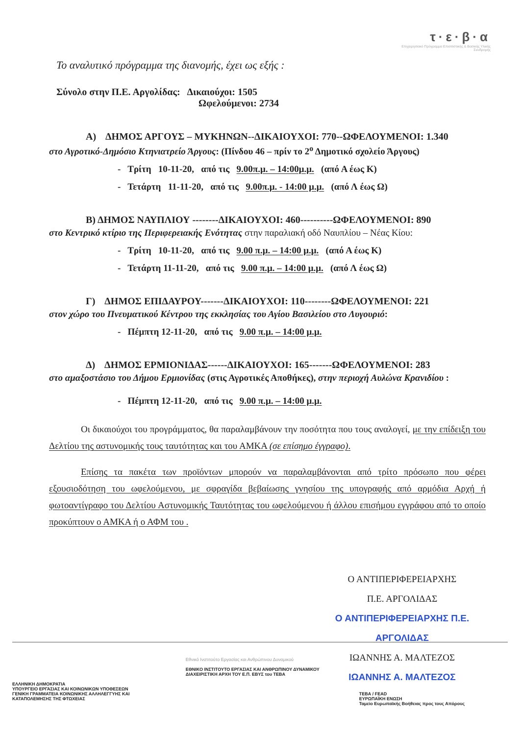τ·ε·β·α
Επιχειρησιακό Πρόγραμμα Επισιτιστικής & Βασικής Υλικής Συνδρομής
Το αναλυτικό πρόγραμμα της διανομής, έχει ως εξής :
Σύνολο στην Π.Ε. Αργολίδας: Δικαιούχοι: 1505
Ωφελούμενοι: 2734
Α) ΔΗΜΟΣ ΑΡΓΟΥΣ – ΜΥΚΗΝΩΝ--ΔΙΚΑΙΟΥΧΟΙ: 770--ΩΦΕΛΟΥΜΕΝΟΙ: 1.340
στο Αγροτικό-Δημόσιο Κτηνιατρείο Άργους: (Πίνδου 46 – πρίν το 2<sup>ο</sup> Δημοτικό σχολείο Άργους)
- Τρίτη 10-11-20, από τις 9.00π.μ. – 14:00μ.μ. (από Α έως Κ)
- Τετάρτη 11-11-20, από τις 9.00π.μ. - 14:00 μ.μ. (από Λ έως Ω)
Β) ΔΗΜΟΣ ΝΑΥΠΛΙΟΥ --------ΔΙΚΑΙΟΥΧΟΙ: 460----------ΩΦΕΛΟΥΜΕΝΟΙ: 890
στο Κεντρικό κτίριο της Περιφερειακής Ενότητας στην παραλιακή οδό Ναυπλίου – Νέας Κίου:
- Τρίτη 10-11-20, από τις 9.00 π.μ. – 14:00 μ.μ. (από Α έως Κ)
- Τετάρτη 11-11-20, από τις 9.00 π.μ. – 14:00 μ.μ. (από Λ έως Ω)
Γ) ΔΗΜΟΣ ΕΠΙΔΑΥΡΟΥ-------ΔΙΚΑΙΟΥΧΟΙ: 110--------ΩΦΕΛΟΥΜΕΝΟΙ: 221
στον χώρο του Πνευματικού Κέντρου της εκκλησίας του Αγίου Βασιλείου στο Λυγουριό:
- Πέμπτη 12-11-20, από τις 9.00 π.μ. – 14:00 μ.μ.
Δ) ΔΗΜΟΣ ΕΡΜΙΟΝΙΔΑΣ------ΔΙΚΑΙΟΥΧΟΙ: 165-------ΩΦΕΛΟΥΜΕΝΟΙ: 283
στο αμαξοστάσιο του Δήμου Ερμιονίδας (στις Αγροτικές Αποθήκες), στην περιοχή Αυλώνα Κρανιδίου :
- Πέμπτη 12-11-20, από τις 9.00 π.μ. – 14:00 μ.μ.
Οι δικαιούχοι του προγράμματος, θα παραλαμβάνουν την ποσότητα που τους αναλογεί, με την επίδειξη του Δελτίου της αστυνομικής τους ταυτότητας και του ΑΜΚΑ (σε επίσημο έγγραφο).
Επίσης τα πακέτα των προϊόντων μπορούν να παραλαμβάνονται από τρίτο πρόσωπο που φέρει εξουσιοδότηση του ωφελούμενου, με σφραγίδα βεβαίωσης γνησίου της υπογραφής από αρμόδια Αρχή ή φωτοαντίγραφο του Δελτίου Αστυνομικής Ταυτότητας του ωφελούμενου ή άλλου επισήμου εγγράφου από το οποίο προκύπτουν ο ΑΜΚΑ ή ο ΑΦΜ του .
Ο ΑΝΤΙΠΕΡΙΦΕΡΕΙΑΡΧΗΣ
Π.Ε. ΑΡΓΟΛΙΔΑΣ
Ο ΑΝΤΙΠΕΡΙΦΕΡΕΙΑΡΧΗΣ Π.Ε. ΑΡΓΟΛΙΔΑΣ
ΙΩΑΝΝΗΣ Α. ΜΑΛΤΕΖΟΣ
ΙΩΑΝΝΗΣ Α. ΜΑΛΤΕΖΟΣ
ΕΛΛΗΝΙΚΗ ΔΗΜΟΚΡΑΤΙΑ
ΥΠΟΥΡΓΕΙΟ ΕΡΓΑΣΙΑΣ ΚΑΙ ΚΟΙΝΩΝΙΚΩΝ ΥΠΟΘΕΣΕΩΝ
ΓΕΝΙΚΗ ΓΡΑΜΜΑΤΕΙΑ ΚΟΙΝΩΝΙΚΗΣ ΑΛΛΗΛΕΓΓΥΗΣ ΚΑΙ ΚΑΤΑΠΟΛΕΜΗΣΗΣ ΤΗΣ ΦΤΩΧΕΙΑΣ
Εθνικό Ινστιτούτο Εργασίας και Ανθρώπινου Δυναμικού
ΕΘΝΙΚΟ ΙΝΣΤΙΤΟΥΤΟ ΕΡΓΑΣΙΑΣ ΚΑΙ ΑΝΘΡΩΠΙΝΟΥ ΔΥΝΑΜΙΚΟΥ ΔΙΑΧΕΙΡΙΣΤΙΚΗ ΑΡΧΗ ΤΟΥ Ε.Π. ΕΒΥΣ του ΤΕΒΑ
ΤΕΒΑ / FEAD
ΕΥΡΩΠΑΪΚΗ ΕΝΩΣΗ
Ταμείο Ευρωπαϊκής Βοήθειας προς τους Απόρους